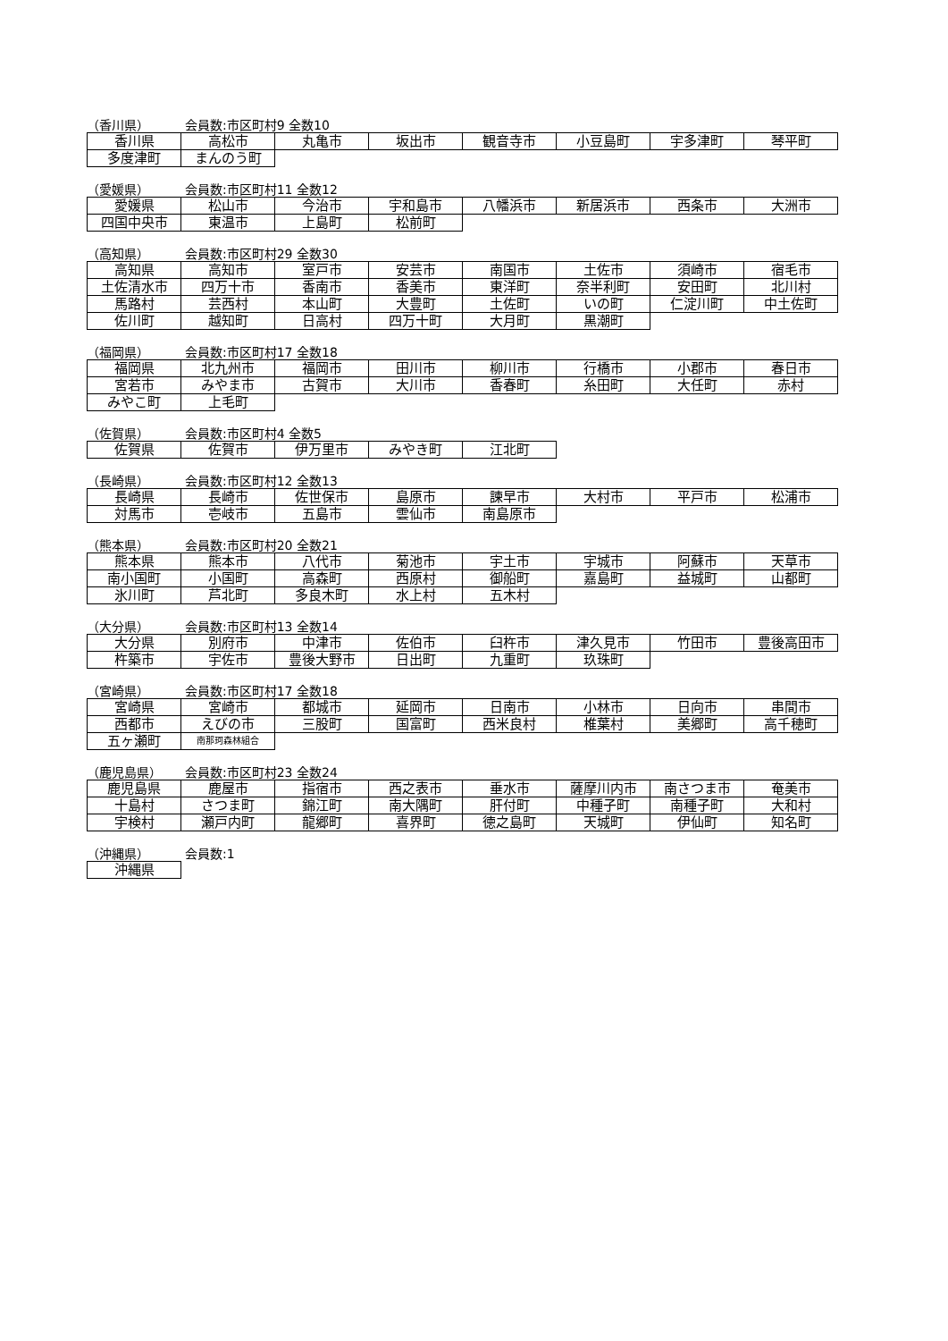（香川県） 会員数:市区町村9 全数10
| 香川県 | 高松市 | 丸亀市 | 坂出市 | 観音寺市 | 小豆島町 | 宇多津町 | 琴平町 |
| 多度津町 | まんのう町 | | | | | | |
（愛媛県） 会員数:市区町村11 全数12
| 愛媛県 | 松山市 | 今治市 | 宇和島市 | 八幡浜市 | 新居浜市 | 西条市 | 大洲市 |
| 四国中央市 | 東温市 | 上島町 | 松前町 | | | | |
（高知県） 会員数:市区町村29 全数30
| 高知県 | 高知市 | 室戸市 | 安芸市 | 南国市 | 土佐市 | 須崎市 | 宿毛市 |
| 土佐清水市 | 四万十市 | 香南市 | 香美市 | 東洋町 | 奈半利町 | 安田町 | 北川村 |
| 馬路村 | 芸西村 | 本山町 | 大豊町 | 土佐町 | いの町 | 仁淀川町 | 中土佐町 |
| 佐川町 | 越知町 | 日高村 | 四万十町 | 大月町 | 黒潮町 | | |
（福岡県） 会員数:市区町村17 全数18
| 福岡県 | 北九州市 | 福岡市 | 田川市 | 柳川市 | 行橋市 | 小郡市 | 春日市 |
| 宮若市 | みやま市 | 古賀市 | 大川市 | 香春町 | 糸田町 | 大任町 | 赤村 |
| みやこ町 | 上毛町 | | | | | | |
（佐賀県） 会員数:市区町村4 全数5
| 佐賀県 | 佐賀市 | 伊万里市 | みやき町 | 江北町 |
（長崎県） 会員数:市区町村12 全数13
| 長崎県 | 長崎市 | 佐世保市 | 島原市 | 諫早市 | 大村市 | 平戸市 | 松浦市 |
| 対馬市 | 壱岐市 | 五島市 | 雲仙市 | 南島原市 | | | |
（熊本県） 会員数:市区町村20 全数21
| 熊本県 | 熊本市 | 八代市 | 菊池市 | 宇土市 | 宇城市 | 阿蘇市 | 天草市 |
| 南小国町 | 小国町 | 高森町 | 西原村 | 御船町 | 嘉島町 | 益城町 | 山都町 |
| 氷川町 | 芦北町 | 多良木町 | 水上村 | 五木村 | | | |
（大分県） 会員数:市区町村13 全数14
| 大分県 | 別府市 | 中津市 | 佐伯市 | 臼杵市 | 津久見市 | 竹田市 | 豊後高田市 |
| 杵築市 | 宇佐市 | 豊後大野市 | 日出町 | 九重町 | 玖珠町 | | |
（宮崎県） 会員数:市区町村17 全数18
| 宮崎県 | 宮崎市 | 都城市 | 延岡市 | 日南市 | 小林市 | 日向市 | 串間市 |
| 西都市 | えびの市 | 三股町 | 国富町 | 西米良村 | 椎葉村 | 美郷町 | 高千穂町 |
| 五ヶ瀬町 | 南那珂森林組合 | | | | | | |
（鹿児島県） 会員数:市区町村23 全数24
| 鹿児島県 | 鹿屋市 | 指宿市 | 西之表市 | 垂水市 | 薩摩川内市 | 南さつま市 | 奄美市 |
| 十島村 | さつま町 | 錦江町 | 南大隅町 | 肝付町 | 中種子町 | 南種子町 | 大和村 |
| 宇検村 | 瀬戸内町 | 龍郷町 | 喜界町 | 徳之島町 | 天城町 | 伊仙町 | 知名町 |
（沖縄県） 会員数:1
| 沖縄県 |